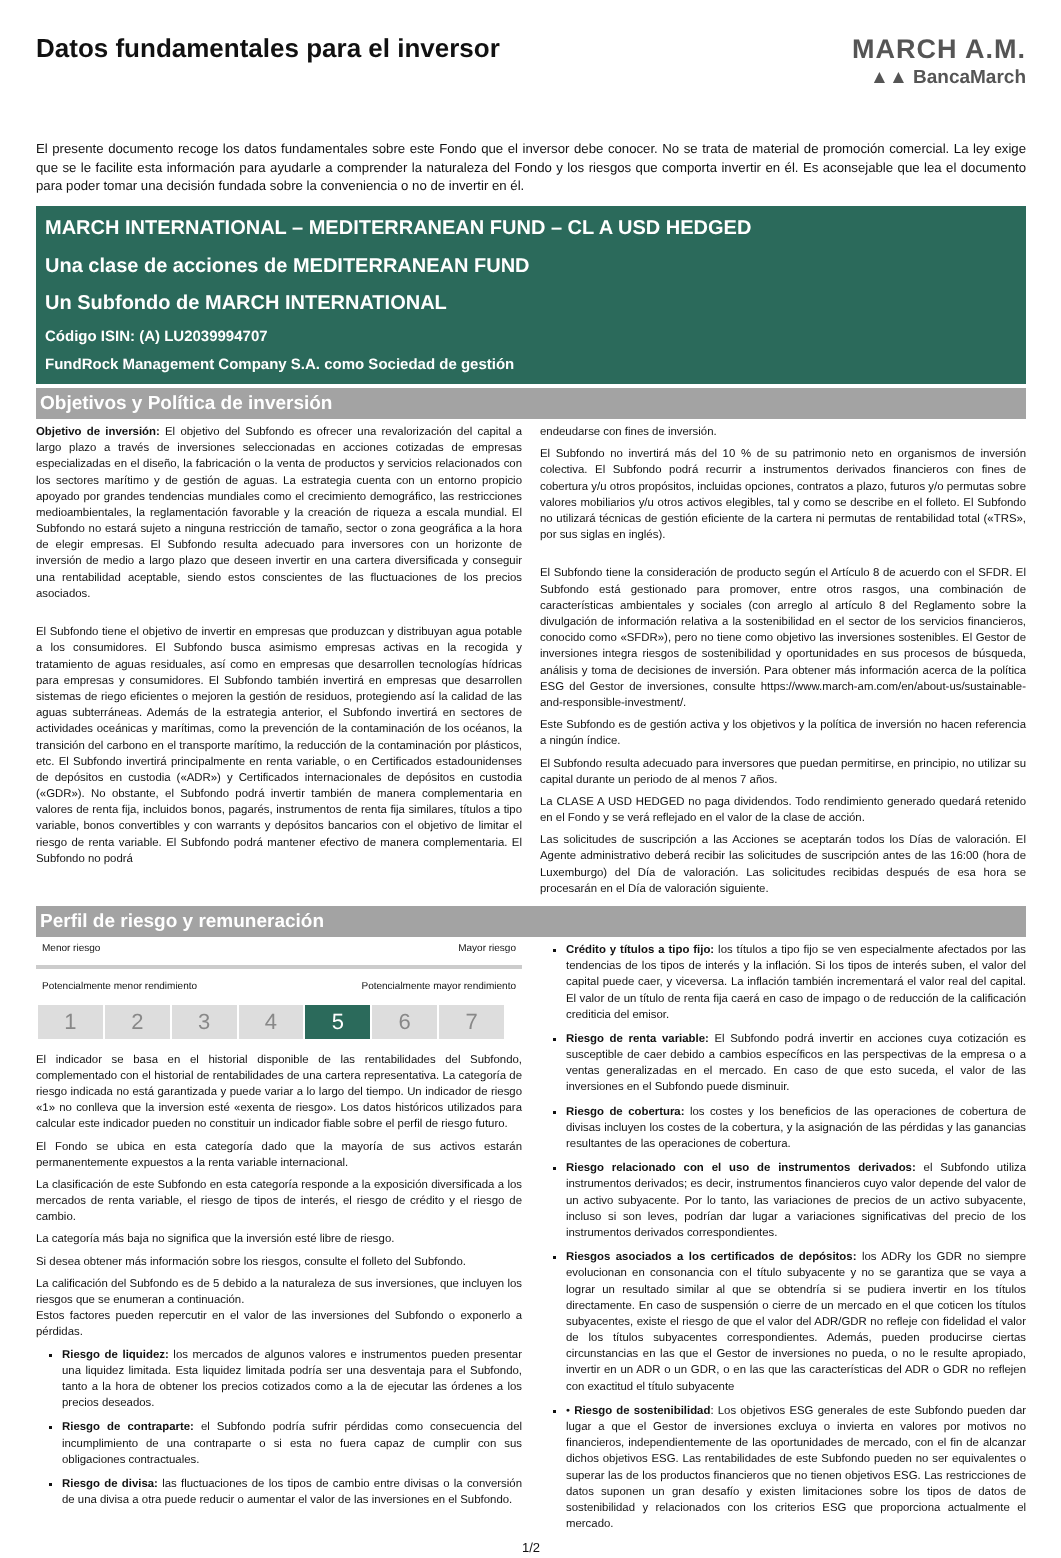Datos fundamentales para el inversor
MARCH A.M.
▲▲ BancaMarch
El presente documento recoge los datos fundamentales sobre este Fondo que el inversor debe conocer. No se trata de material de promoción comercial. La ley exige que se le facilite esta información para ayudarle a comprender la naturaleza del Fondo y los riesgos que comporta invertir en él. Es aconsejable que lea el documento para poder tomar una decisión fundada sobre la conveniencia o no de invertir en él.
MARCH INTERNATIONAL – MEDITERRANEAN FUND – CL A USD HEDGED
Una clase de acciones de MEDITERRANEAN FUND
Un Subfondo de MARCH INTERNATIONAL
Código ISIN: (A) LU2039994707
FundRock Management Company S.A. como Sociedad de gestión
Objetivos y Política de inversión
Objetivo de inversión: El objetivo del Subfondo es ofrecer una revalorización del capital a largo plazo a través de inversiones seleccionadas en acciones cotizadas de empresas especializadas en el diseño, la fabricación o la venta de productos y servicios relacionados con los sectores marítimo y de gestión de aguas. La estrategia cuenta con un entorno propicio apoyado por grandes tendencias mundiales como el crecimiento demográfico, las restricciones medioambientales, la reglamentación favorable y la creación de riqueza a escala mundial. El Subfondo no estará sujeto a ninguna restricción de tamaño, sector o zona geográfica a la hora de elegir empresas. El Subfondo resulta adecuado para inversores con un horizonte de inversión de medio a largo plazo que deseen invertir en una cartera diversificada y conseguir una rentabilidad aceptable, siendo estos conscientes de las fluctuaciones de los precios asociados.
El Subfondo tiene el objetivo de invertir en empresas que produzcan y distribuyan agua potable a los consumidores. El Subfondo busca asimismo empresas activas en la recogida y tratamiento de aguas residuales, así como en empresas que desarrollen tecnologías hídricas para empresas y consumidores. El Subfondo también invertirá en empresas que desarrollen sistemas de riego eficientes o mejoren la gestión de residuos, protegiendo así la calidad de las aguas subterráneas. Además de la estrategia anterior, el Subfondo invertirá en sectores de actividades oceánicas y marítimas, como la prevención de la contaminación de los océanos, la transición del carbono en el transporte marítimo, la reducción de la contaminación por plásticos, etc. El Subfondo invertirá principalmente en renta variable, o en Certificados estadounidenses de depósitos en custodia («ADR») y Certificados internacionales de depósitos en custodia («GDR»). No obstante, el Subfondo podrá invertir también de manera complementaria en valores de renta fija, incluidos bonos, pagarés, instrumentos de renta fija similares, títulos a tipo variable, bonos convertibles y con warrants y depósitos bancarios con el objetivo de limitar el riesgo de renta variable. El Subfondo podrá mantener efectivo de manera complementaria. El Subfondo no podrá
endeudarse con fines de inversión.
El Subfondo no invertirá más del 10 % de su patrimonio neto en organismos de inversión colectiva. El Subfondo podrá recurrir a instrumentos derivados financieros con fines de cobertura y/u otros propósitos, incluidas opciones, contratos a plazo, futuros y/o permutas sobre valores mobiliarios y/u otros activos elegibles, tal y como se describe en el folleto. El Subfondo no utilizará técnicas de gestión eficiente de la cartera ni permutas de rentabilidad total («TRS», por sus siglas en inglés).
El Subfondo tiene la consideración de producto según el Artículo 8 de acuerdo con el SFDR. El Subfondo está gestionado para promover, entre otros rasgos, una combinación de características ambientales y sociales (con arreglo al artículo 8 del Reglamento sobre la divulgación de información relativa a la sostenibilidad en el sector de los servicios financieros, conocido como «SFDR»), pero no tiene como objetivo las inversiones sostenibles. El Gestor de inversiones integra riesgos de sostenibilidad y oportunidades en sus procesos de búsqueda, análisis y toma de decisiones de inversión. Para obtener más información acerca de la política ESG del Gestor de inversiones, consulte https://www.march-am.com/en/about-us/sustainable-and-responsible-investment/.
Este Subfondo es de gestión activa y los objetivos y la política de inversión no hacen referencia a ningún índice.
El Subfondo resulta adecuado para inversores que puedan permitirse, en principio, no utilizar su capital durante un periodo de al menos 7 años.
La CLASE A USD HEDGED no paga dividendos. Todo rendimiento generado quedará retenido en el Fondo y se verá reflejado en el valor de la clase de acción.
Las solicitudes de suscripción a las Acciones se aceptarán todos los Días de valoración. El Agente administrativo deberá recibir las solicitudes de suscripción antes de las 16:00 (hora de Luxemburgo) del Día de valoración. Las solicitudes recibidas después de esa hora se procesarán en el Día de valoración siguiente.
Perfil de riesgo y remuneración
Menor riesgo Mayor riesgo
Potencialmente menor rendimiento Potencialmente mayor rendimiento
| 1 | 2 | 3 | 4 | 5 | 6 | 7 |
El indicador se basa en el historial disponible de las rentabilidades del Subfondo, complementado con el historial de rentabilidades de una cartera representativa. La categoría de riesgo indicada no está garantizada y puede variar a lo largo del tiempo. Un indicador de riesgo «1» no conlleva que la inversion esté «exenta de riesgo». Los datos históricos utilizados para calcular este indicador pueden no constituir un indicador fiable sobre el perfil de riesgo futuro.
El Fondo se ubica en esta categoría dado que la mayoría de sus activos estarán permanentemente expuestos a la renta variable internacional.
La clasificación de este Subfondo en esta categoría responde a la exposición diversificada a los mercados de renta variable, el riesgo de tipos de interés, el riesgo de crédito y el riesgo de cambio.
La categoría más baja no significa que la inversión esté libre de riesgo.
Si desea obtener más información sobre los riesgos, consulte el folleto del Subfondo.
La calificación del Subfondo es de 5 debido a la naturaleza de sus inversiones, que incluyen los riesgos que se enumeran a continuación.
Estos factores pueden repercutir en el valor de las inversiones del Subfondo o exponerlo a pérdidas.
Riesgo de liquidez: los mercados de algunos valores e instrumentos pueden presentar una liquidez limitada. Esta liquidez limitada podría ser una desventaja para el Subfondo, tanto a la hora de obtener los precios cotizados como a la de ejecutar las órdenes a los precios deseados.
Riesgo de contraparte: el Subfondo podría sufrir pérdidas como consecuencia del incumplimiento de una contraparte o si esta no fuera capaz de cumplir con sus obligaciones contractuales.
Riesgo de divisa: las fluctuaciones de los tipos de cambio entre divisas o la conversión de una divisa a otra puede reducir o aumentar el valor de las inversiones en el Subfondo.
Crédito y títulos a tipo fijo: los títulos a tipo fijo se ven especialmente afectados por las tendencias de los tipos de interés y la inflación. Si los tipos de interés suben, el valor del capital puede caer, y viceversa. La inflación también incrementará el valor real del capital. El valor de un título de renta fija caerá en caso de impago o de reducción de la calificación crediticia del emisor.
Riesgo de renta variable: El Subfondo podrá invertir en acciones cuya cotización es susceptible de caer debido a cambios específicos en las perspectivas de la empresa o a ventas generalizadas en el mercado. En caso de que esto suceda, el valor de las inversiones en el Subfondo puede disminuir.
Riesgo de cobertura: los costes y los beneficios de las operaciones de cobertura de divisas incluyen los costes de la cobertura, y la asignación de las pérdidas y las ganancias resultantes de las operaciones de cobertura.
Riesgo relacionado con el uso de instrumentos derivados: el Subfondo utiliza instrumentos derivados; es decir, instrumentos financieros cuyo valor depende del valor de un activo subyacente. Por lo tanto, las variaciones de precios de un activo subyacente, incluso si son leves, podrían dar lugar a variaciones significativas del precio de los instrumentos derivados correspondientes.
Riesgos asociados a los certificados de depósitos: los ADRy los GDR no siempre evolucionan en consonancia con el título subyacente y no se garantiza que se vaya a lograr un resultado similar al que se obtendría si se pudiera invertir en los títulos directamente. En caso de suspensión o cierre de un mercado en el que coticen los títulos subyacentes, existe el riesgo de que el valor del ADR/GDR no refleje con fidelidad el valor de los títulos subyacentes correspondientes. Además, pueden producirse ciertas circunstancias en las que el Gestor de inversiones no pueda, o no le resulte apropiado, invertir en un ADR o un GDR, o en las que las características del ADR o GDR no reflejen con exactitud el título subyacente
• Riesgo de sostenibilidad: Los objetivos ESG generales de este Subfondo pueden dar lugar a que el Gestor de inversiones excluya o invierta en valores por motivos no financieros, independientemente de las oportunidades de mercado, con el fin de alcanzar dichos objetivos ESG. Las rentabilidades de este Subfondo pueden no ser equivalentes o superar las de los productos financieros que no tienen objetivos ESG. Las restricciones de datos suponen un gran desafío y existen limitaciones sobre los tipos de datos de sostenibilidad y relacionados con los criterios ESG que proporciona actualmente el mercado.
1/2